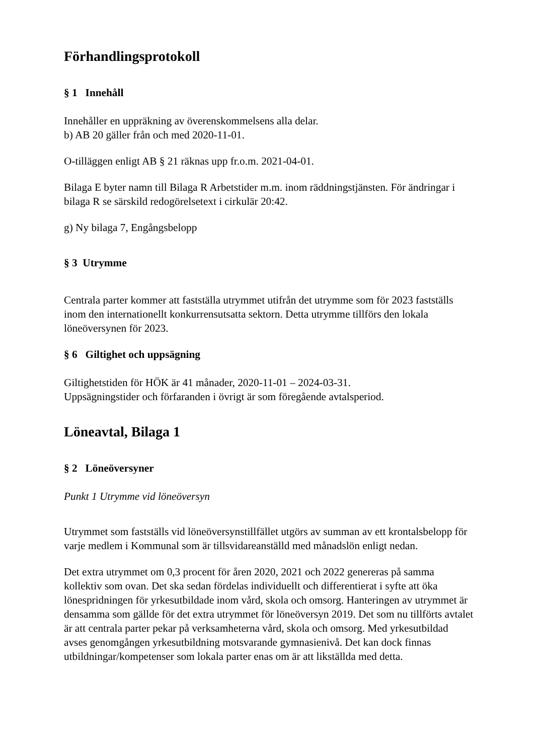Förhandlingsprotokoll
§ 1 Innehåll
Innehåller en uppräkning av överenskommelsens alla delar.
b) AB 20 gäller från och med 2020-11-01.
O-tilläggen enligt AB § 21 räknas upp fr.o.m. 2021-04-01.
Bilaga E byter namn till Bilaga R Arbetstider m.m. inom räddningstjänsten. För ändringar i bilaga R se särskild redogörelsetext i cirkulär 20:42.
g) Ny bilaga 7, Engångsbelopp
§ 3 Utrymme
Centrala parter kommer att fastställa utrymmet utifrån det utrymme som för 2023 fastställs inom den internationellt konkurrensutsatta sektorn. Detta utrymme tillförs den lokala löneöversynen för 2023.
§ 6 Giltighet och uppsägning
Giltighetstiden för HÖK är 41 månader, 2020-11-01 – 2024-03-31.
Uppsägningstider och förfaranden i övrigt är som föregående avtalsperiod.
Löneavtal, Bilaga 1
§ 2 Löneöversyner
Punkt 1 Utrymme vid löneöversyn
Utrymmet som fastställs vid löneöversynstillfället utgörs av summan av ett krontalsbelopp för varje medlem i Kommunal som är tillsvidareanställd med månadslön enligt nedan.
Det extra utrymmet om 0,3 procent för åren 2020, 2021 och 2022 genereras på samma kollektiv som ovan. Det ska sedan fördelas individuellt och differentierat i syfte att öka lönespridningen för yrkesutbildade inom vård, skola och omsorg. Hanteringen av utrymmet är densamma som gällde för det extra utrymmet för löneöversyn 2019. Det som nu tillförts avtalet är att centrala parter pekar på verksamheterna vård, skola och omsorg. Med yrkesutbildad avses genomgången yrkesutbildning motsvarande gymnasienivå. Det kan dock finnas utbildningar/kompetenser som lokala parter enas om är att likställda med detta.